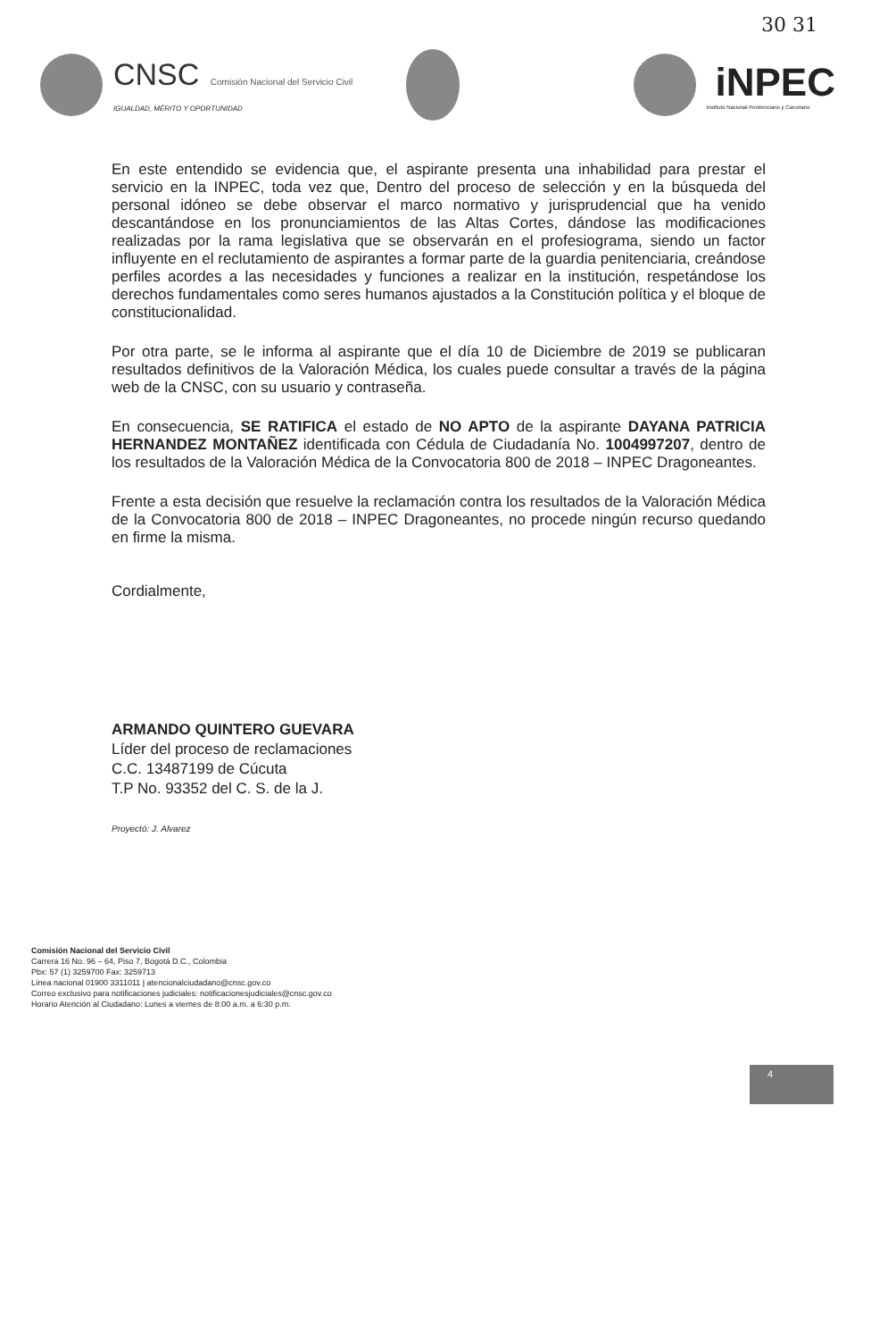30 31
CNSC Comisión Nacional del Servicio Civil
IGUALDAD, MÉRITO Y OPORTUNIDAD
iNPEC
Instituto Nacional Penitenciario y Carcelario
En este entendido se evidencia que, el aspirante presenta una inhabilidad para prestar el servicio en la INPEC, toda vez que, Dentro del proceso de selección y en la búsqueda del personal idóneo se debe observar el marco normativo y jurisprudencial que ha venido descantándose en los pronunciamientos de las Altas Cortes, dándose las modificaciones realizadas por la rama legislativa que se observarán en el profesiograma, siendo un factor influyente en el reclutamiento de aspirantes a formar parte de la guardia penitenciaria, creándose perfiles acordes a las necesidades y funciones a realizar en la institución, respetándose los derechos fundamentales como seres humanos ajustados a la Constitución política y el bloque de constitucionalidad.
Por otra parte, se le informa al aspirante que el día 10 de Diciembre de 2019 se publicaran resultados definitivos de la Valoración Médica, los cuales puede consultar a través de la página web de la CNSC, con su usuario y contraseña.
En consecuencia, SE RATIFICA el estado de NO APTO de la aspirante DAYANA PATRICIA HERNANDEZ MONTAÑEZ identificada con Cédula de Ciudadanía No. 1004997207, dentro de los resultados de la Valoración Médica de la Convocatoria 800 de 2018 – INPEC Dragoneantes.
Frente a esta decisión que resuelve la reclamación contra los resultados de la Valoración Médica de la Convocatoria 800 de 2018 – INPEC Dragoneantes, no procede ningún recurso quedando en firme la misma.
Cordialmente,
ARMANDO QUINTERO GUEVARA
Líder del proceso de reclamaciones
C.C. 13487199 de Cúcuta
T.P No. 93352 del C. S. de la J.
Proyectó: J. Alvarez
Comisión Nacional del Servicio Civil
Carrera 16 No. 96 – 64, Piso 7, Bogotá D.C., Colombia
Pbx: 57 (1) 3259700 Fax: 3259713
Línea nacional 01900 3311011 | atencionalciudadano@cnsc.gov.co
Correo exclusivo para notificaciones judiciales: notificacionesjudiciales@cnsc.gov.co
Horario Atención al Ciudadano: Lunes a viernes de 8:00 a.m. a 6:30 p.m.
4